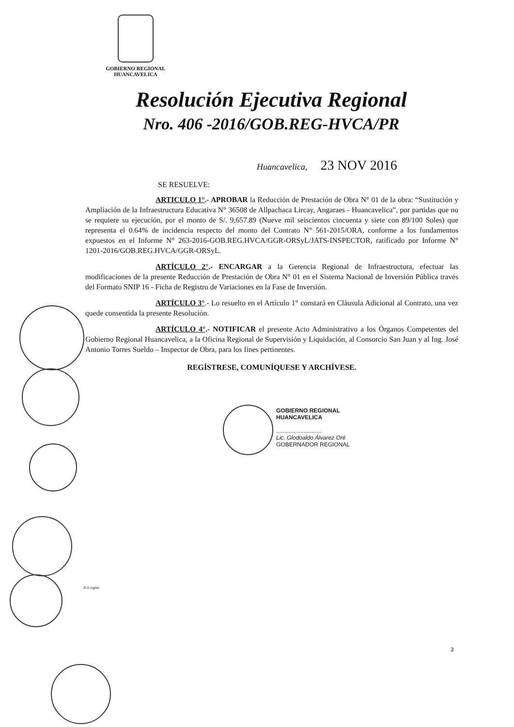GOBIERNO REGIONAL
HUANCAVELICA
Resolución Ejecutiva Regional
Nro. 406 -2016/GOB.REG-HVCA/PR
Huancavelica, 23 NOV 2016
SE RESUELVE:
ARTICULO 1°.- APROBAR la Reducción de Prestación de Obra N° 01 de la obra: “Sustitución y Ampliación de la Infraestructura Educativa N° 36508 de Allpachaca Lircay, Angaraes - Huancavelica”, por partidas que no se requiere su ejecución, por el monto de S/. 9,657.89 (Nueve mil seiscientos cincuenta y siete con 89/100 Soles) que representa el 0.64% de incidencia respecto del monto del Contrato N° 561-2015/ORA, conforme a los fundamentos expuestos en el Informe N° 263-2016-GOB.REG.HVCA/GGR-ORSyL/JATS-INSPECTOR, ratificado por Informe N° 1201-2016/GOB.REG.HVCA/GGR-ORSyL.
ARTÍCULO 2°.- ENCARGAR a la Gerencia Regional de Infraestructura, efectuar las modificaciones de la presente Reducción de Prestación de Obra N° 01 en el Sistema Nacional de Inversión Pública través del Formato SNIP 16 - Ficha de Registro de Variaciones en la Fase de Inversión.
ARTÍCULO 3°.- Lo resuelto en el Artículo 1° constará en Cláusula Adicional al Contrato, una vez quede consentida la presente Resolución.
ARTÍCULO 4°.- NOTIFICAR el presente Acto Administrativo a los Órganos Competentes del Gobierno Regional Huancavelica, a la Oficina Regional de Supervisión y Liquidación, al Consorcio San Juan y al Ing. José Antonio Torres Sueldo – Inspector de Obra, para los fines pertinentes.
REGÍSTRESE, COMUNÍQUESE Y ARCHÍVESE.
GOBIERNO REGIONAL
HUANCAVELICA
............................
Lic. Glodoaldo Álvarez Oré
GOBERNADOR REGIONAL
JCL/cgme
3